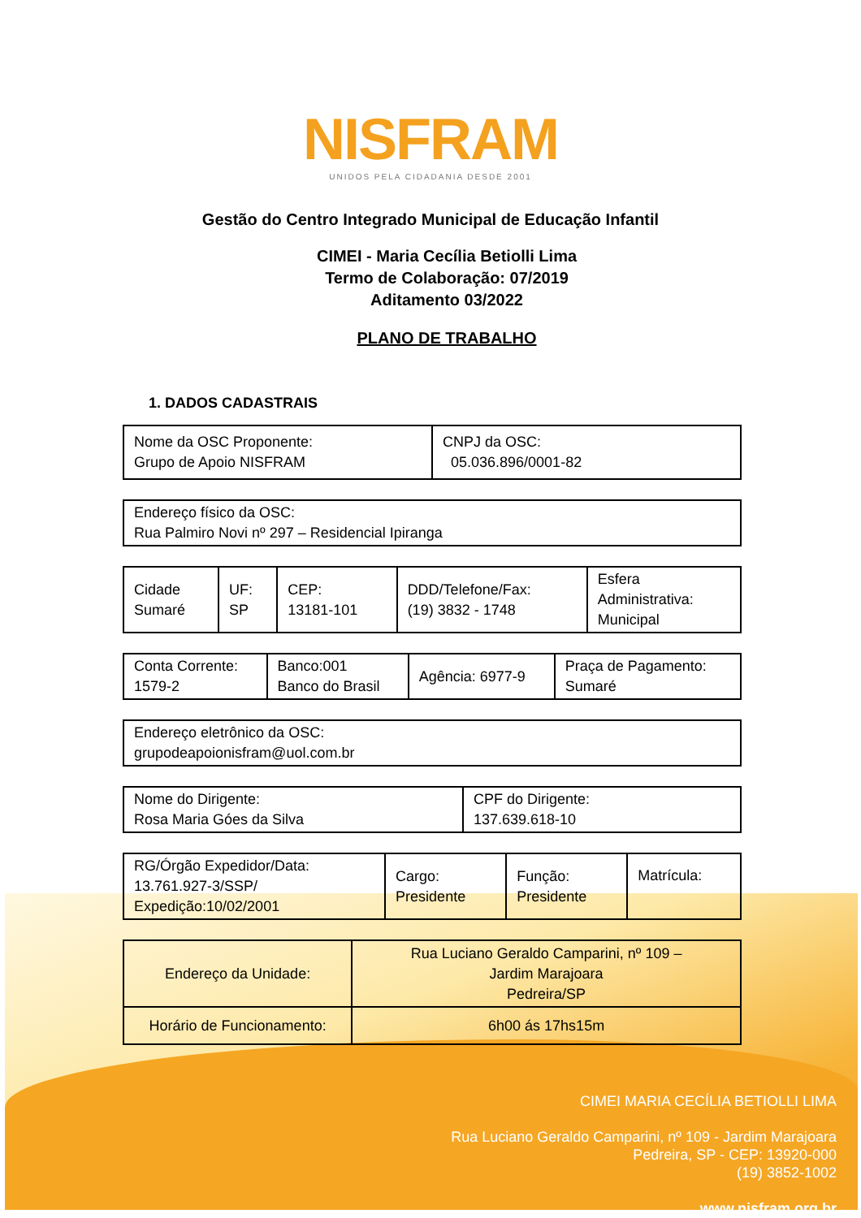NISFRAM
UNIDOS PELA CIDADANIA DESDE 2001
Gestão do Centro Integrado Municipal de Educação Infantil
CIMEI - Maria Cecília Betiolli Lima
Termo de Colaboração: 07/2019
Aditamento 03/2022
PLANO DE TRABALHO
1. DADOS CADASTRAIS
| Nome da OSC Proponente: Grupo de Apoio NISFRAM | CNPJ da OSC: 05.036.896/0001-82 |
| Endereço físico da OSC: Rua Palmiro Novi nº 297 – Residencial Ipiranga |
| Cidade Sumaré | UF: SP | CEP: 13181-101 | DDD/Telefone/Fax: (19) 3832 - 1748 | Esfera Administrativa: Municipal |
| Conta Corrente: 1579-2 | Banco:001 Banco do Brasil | Agência: 6977-9 | Praça de Pagamento: Sumaré |
| Endereço eletrônico da OSC: grupodeapoionisfram@uol.com.br |
| Nome do Dirigente: Rosa Maria Góes da Silva | CPF do Dirigente: 137.639.618-10 |
| RG/Órgão Expedidor/Data: 13.761.927-3/SSP/ Expedição:10/02/2001 | Cargo: Presidente | Função: Presidente | Matrícula: |
| Endereço da Unidade: | Rua Luciano Geraldo Camparini, nº 109 – Jardim Marajoara Pedreira/SP |
| Horário de Funcionamento: | 6h00 ás 17hs15m |
CIMEI MARIA CECÍLIA BETIOLLI LIMA
Rua Luciano Geraldo Camparini, nº 109 - Jardim Marajoara
Pedreira, SP - CEP: 13920-000
(19) 3852-1002
www.nisfram.org.br